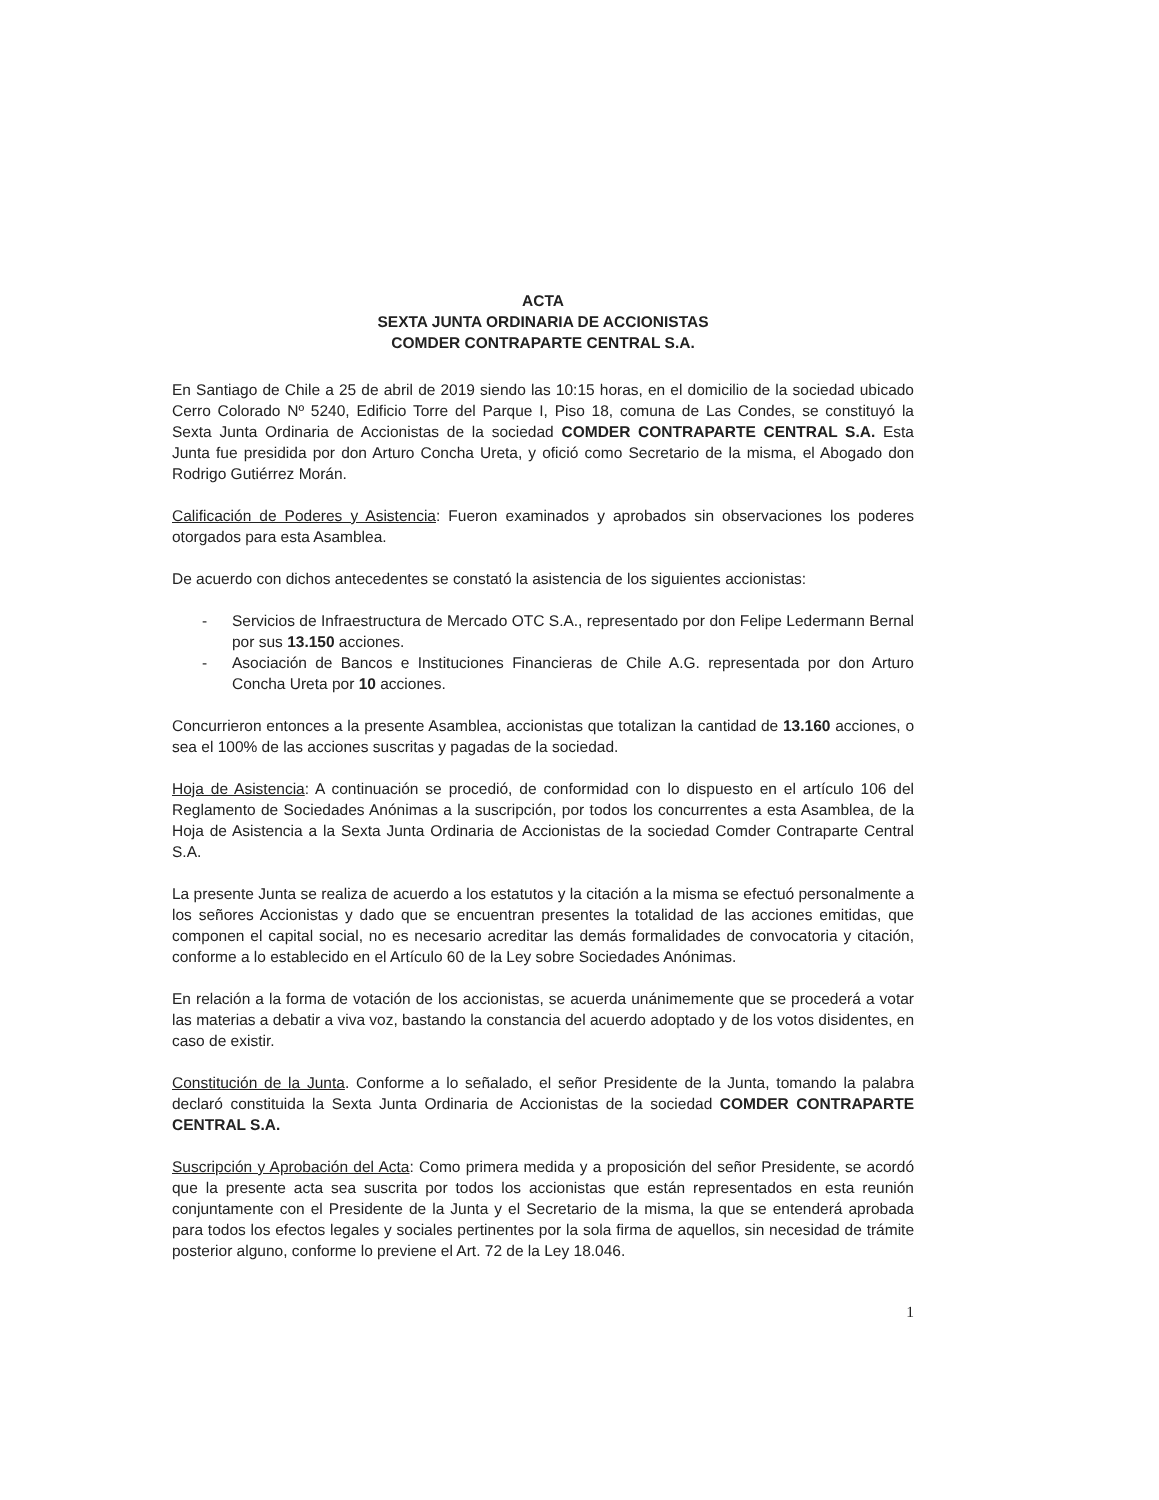ACTA
SEXTA JUNTA ORDINARIA DE ACCIONISTAS
COMDER CONTRAPARTE CENTRAL S.A.
En Santiago de Chile a 25 de abril de 2019 siendo las 10:15 horas, en el domicilio de la sociedad ubicado Cerro Colorado Nº 5240, Edificio Torre del Parque I, Piso 18, comuna de Las Condes, se constituyó la Sexta Junta Ordinaria de Accionistas de la sociedad COMDER CONTRAPARTE CENTRAL S.A. Esta Junta fue presidida por don Arturo Concha Ureta, y ofició como Secretario de la misma, el Abogado don Rodrigo Gutiérrez Morán.
Calificación de Poderes y Asistencia: Fueron examinados y aprobados sin observaciones los poderes otorgados para esta Asamblea.
De acuerdo con dichos antecedentes se constató la asistencia de los siguientes accionistas:
- Servicios de Infraestructura de Mercado OTC S.A., representado por don Felipe Ledermann Bernal por sus 13.150 acciones.
- Asociación de Bancos e Instituciones Financieras de Chile A.G. representada por don Arturo Concha Ureta por 10 acciones.
Concurrieron entonces a la presente Asamblea, accionistas que totalizan la cantidad de 13.160 acciones, o sea el 100% de las acciones suscritas y pagadas de la sociedad.
Hoja de Asistencia: A continuación se procedió, de conformidad con lo dispuesto en el artículo 106 del Reglamento de Sociedades Anónimas a la suscripción, por todos los concurrentes a esta Asamblea, de la Hoja de Asistencia a la Sexta Junta Ordinaria de Accionistas de la sociedad Comder Contraparte Central S.A.
La presente Junta se realiza de acuerdo a los estatutos y la citación a la misma se efectuó personalmente a los señores Accionistas y dado que se encuentran presentes la totalidad de las acciones emitidas, que componen el capital social, no es necesario acreditar las demás formalidades de convocatoria y citación, conforme a lo establecido en el Artículo 60 de la Ley sobre Sociedades Anónimas.
En relación a la forma de votación de los accionistas, se acuerda unánimemente que se procederá a votar las materias a debatir a viva voz, bastando la constancia del acuerdo adoptado y de los votos disidentes, en caso de existir.
Constitución de la Junta. Conforme a lo señalado, el señor Presidente de la Junta, tomando la palabra declaró constituida la Sexta Junta Ordinaria de Accionistas de la sociedad COMDER CONTRAPARTE CENTRAL S.A.
Suscripción y Aprobación del Acta: Como primera medida y a proposición del señor Presidente, se acordó que la presente acta sea suscrita por todos los accionistas que están representados en esta reunión conjuntamente con el Presidente de la Junta y el Secretario de la misma, la que se entenderá aprobada para todos los efectos legales y sociales pertinentes por la sola firma de aquellos, sin necesidad de trámite posterior alguno, conforme lo previene el Art. 72 de la Ley 18.046.
1